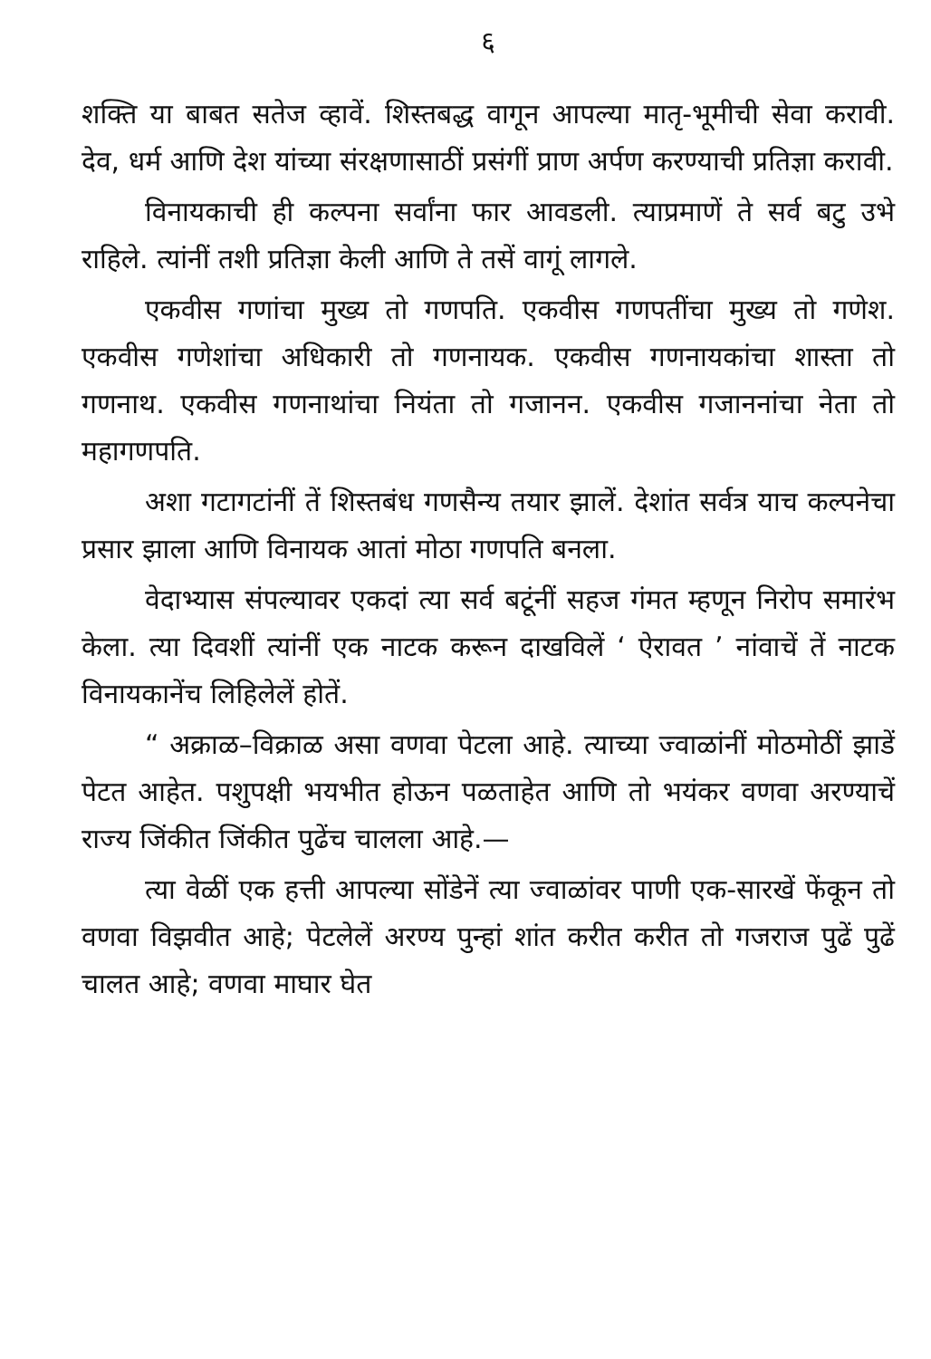६
शक्ति या बाबत सतेज व्हावें. शिस्तबद्ध वागून आपल्या मातृ-भूमीची सेवा करावी. देव, धर्म आणि देश यांच्या संरक्षणासाठीं प्रसंगीं प्राण अर्पण करण्याची प्रतिज्ञा करावी.
विनायकाची ही कल्पना सर्वांना फार आवडली. त्याप्रमाणें ते सर्व बटु उभे राहिले. त्यांनीं तशी प्रतिज्ञा केली आणि ते तसें वागूं लागले.
एकवीस गणांचा मुख्य तो गणपति. एकवीस गणपतींचा मुख्य तो गणेश. एकवीस गणेशांचा अधिकारी तो गणनायक. एकवीस गणनायकांचा शास्ता तो गणनाथ. एकवीस गणनाथांचा नियंता तो गजानन. एकवीस गजाननांचा नेता तो महागणपति.
अशा गटागटांनीं तें शिस्तबंध गणसैन्य तयार झालें. देशांत सर्वत्र याच कल्पनेचा प्रसार झाला आणि विनायक आतां मोठा गणपति बनला.
वेदाभ्यास संपल्यावर एकदां त्या सर्व बटूंनीं सहज गंमत म्हणून निरोप समारंभ केला. त्या दिवशीं त्यांनीं एक नाटक करून दाखविलें ‘ ऐरावत ’ नांवाचें तें नाटक विनायकानेंच लिहिलेलें होतें.
“ अक्राळ–विक्राळ असा वणवा पेटला आहे. त्याच्या ज्वाळांनीं मोठमोठीं झाडें पेटत आहेत. पशुपक्षी भयभीत होऊन पळताहेत आणि तो भयंकर वणवा अरण्याचें राज्य जिंकीत जिंकीत पुढेंच चालला आहे.—
त्या वेळीं एक हत्ती आपल्या सोंडेनें त्या ज्वाळांवर पाणी एक-सारखें फेंकून तो वणवा विझवीत आहे; पेटलेलें अरण्य पुन्हां शांत करीत करीत तो गजराज पुढें पुढें चालत आहे; वणवा माघार घेत